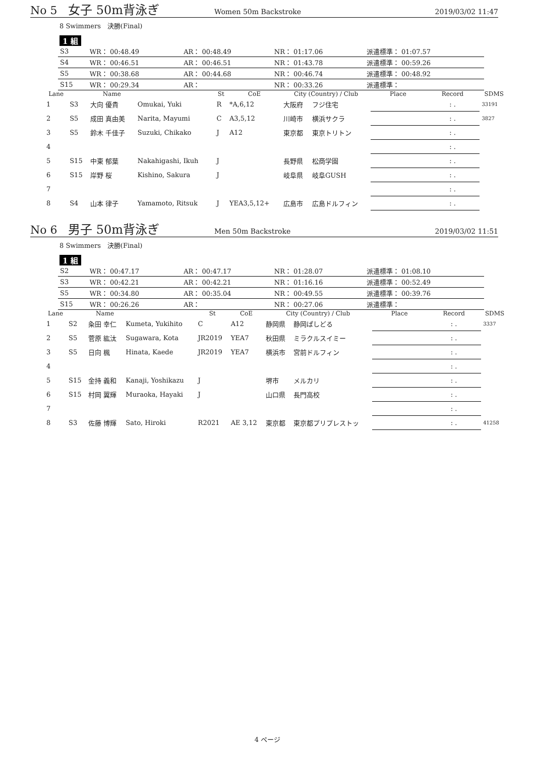No 5 女子 50m背泳ぎ Women 50m Backstroke 2019/03/02 11:47
8 Swimmers　決勝(Final)
1 組
| S3 | WR： 00:48.49 | AR： 00:48.49 | NR： 01:17.06 | 派遣標準： 01:07.57 |
| S4 | WR： 00:46.51 | AR： 00:46.51 | NR： 01:43.78 | 派遣標準： 00:59.26 |
| S5 | WR： 00:38.68 | AR： 00:44.68 | NR： 00:46.74 | 派遣標準： 00:48.92 |
| S15 | WR： 00:29.34 | AR： | NR： 00:33.26 | 派遣標準： |
| Lane | | Name | | St | CoE | City (Country) / Club | | Place | Record | SDMS |
| --- | --- | --- | --- | --- | --- | --- | --- | --- | --- | --- |
| 1 | S3 | 大向 優貴 | Omukai, Yuki | R | *A,6,12 | 大阪府 | フジ住宅 | | : . | 33191 |
| 2 | S5 | 成田 真由美 | Narita, Mayumi | C | A3,5,12 | 川崎市 | 横浜サクラ | | : . | 3827 |
| 3 | S5 | 鈴木 千佳子 | Suzuki, Chikako | J | A12 | 東京都 | 東京トリトン | | : . | |
| 4 | | | | | | | | | : . | |
| 5 | S15 | 中東 郁葉 | Nakahigashi, Ikuh | J | | 長野県 | 松商学園 | | : . | |
| 6 | S15 | 岸野 桜 | Kishino, Sakura | J | | 岐阜県 | 岐阜GUSH | | : . | |
| 7 | | | | | | | | | : . | |
| 8 | S4 | 山本 律子 | Yamamoto, Ritsuk | J | YEA3,5,12+ | 広島市 | 広島ドルフィン | | : . | |
No 6 男子 50m背泳ぎ Men 50m Backstroke 2019/03/02 11:51
8 Swimmers　決勝(Final)
1 組
| S2 | WR： 00:47.17 | AR： 00:47.17 | NR： 01:28.07 | 派遣標準： 01:08.10 |
| S3 | WR： 00:42.21 | AR： 00:42.21 | NR： 01:16.16 | 派遣標準： 00:52.49 |
| S5 | WR： 00:34.80 | AR： 00:35.04 | NR： 00:49.55 | 派遣標準： 00:39.76 |
| S15 | WR： 00:26.26 | AR： | NR： 00:27.06 | 派遣標準： |
| Lane | | Name | | St | CoE | City (Country) / Club | | Place | Record | SDMS |
| --- | --- | --- | --- | --- | --- | --- | --- | --- | --- | --- |
| 1 | S2 | 粂田 幸仁 | Kumeta, Yukihito | C | A12 | 静岡県 | 静岡ぱしどる | | : . | 3337 |
| 2 | S5 | 菅原 紘汰 | Sugawara, Kota | JR2019 | YEA7 | 秋田県 | ミラクルスイミー | | : . | |
| 3 | S5 | 日向 楓 | Hinata, Kaede | JR2019 | YEA7 | 横浜市 | 宮前ドルフィン | | : . | |
| 4 | | | | | | | | | : . | |
| 5 | S15 | 金持 義和 | Kanaji, Yoshikazu | J | | 堺市 | メルカリ | | : . | |
| 6 | S15 | 村岡 翼輝 | Muraoka, Hayaki | J | | 山口県 | 長門高校 | | : . | |
| 7 | | | | | | | | | : . | |
| 8 | S3 | 佐藤 博輝 | Sato, Hiroki | R2021 | AE 3,12 | 東京都 | 東京都プリプレストッ | | : . | 41258 |
4 ページ